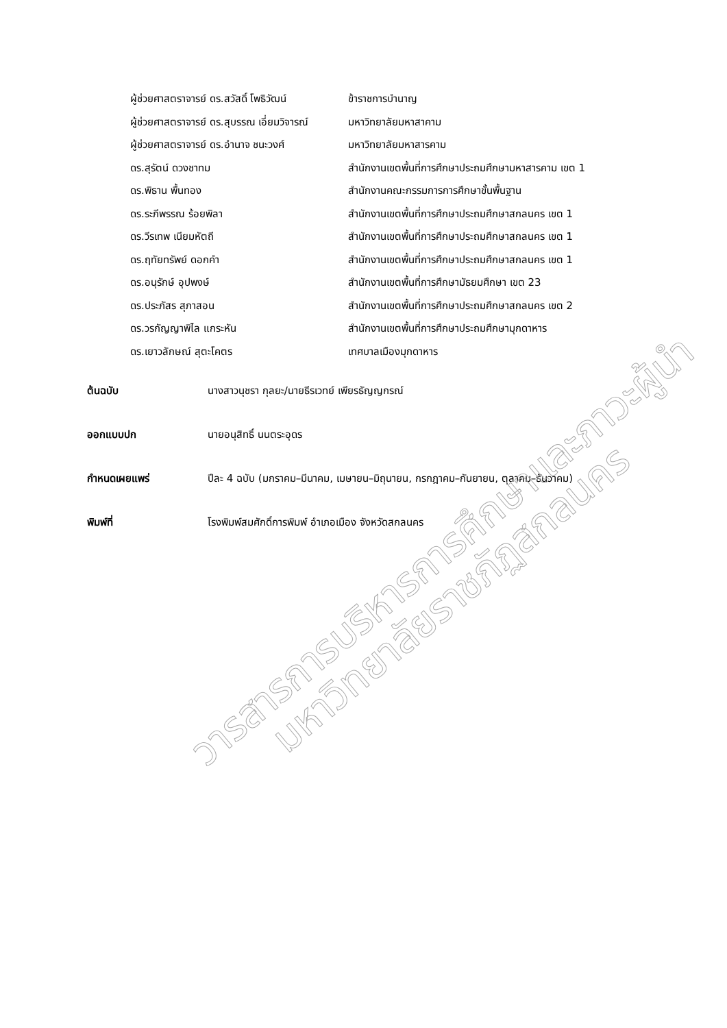ผู้ช่วยศาสตราจารย์ ดร.สวัสดิ์ โพธิวัฒน์ ข้าราชการบำนาญ
ผู้ช่วยศาสตราจารย์ ดร.สุบรรณ เอี่ยมวิจารณ์ มหาวิทยาลัยมหาสาคาม
ผู้ช่วยศาสตราจารย์ ดร.อำนาจ ชนะวงศ์ มหาวิทยาลัยมหาสารคาม
ดร.สุรัตน์ ดวงชาทม สำนักงานเขตพื้นที่การศึกษาประถมศึกษามหาสารคาม เขต 1
ดร.พิธาน พื้นทอง สำนักงานคณะกรรมการการศึกษาขั้นพื้นฐาน
ดร.ระภีพรรณ ร้อยพิลา สำนักงานเขตพื้นที่การศึกษาประถมศึกษาสกลนคร เขต 1
ดร.วีรเทพ เนียมหัตถี สำนักงานเขตพื้นที่การศึกษาประถมศึกษาสกลนคร เขต 1
ดร.ฤทัยทรัพย์ ดอกคำ สำนักงานเขตพื้นที่การศึกษาประถมศึกษาสกลนคร เขต 1
ดร.อนุรักษ์ อุปพงษ์ สำนักงานเขตพื้นที่การศึกษามัธยมศึกษา เขต 23
ดร.ประภัสร สุภาสอน สำนักงานเขตพื้นที่การศึกษาประถมศึกษาสกลนคร เขต 2
ดร.วรกัญญาพิไล แกระหัน สำนักงานเขตพื้นที่การศึกษาประถมศึกษามุกดาหาร
ดร.เยาวลักษณ์ สุตะโคตร เทศบาลเมืองมุกดาหาร
ต้นฉบับ นางสาวนุชรา กุลยะ/นายธีรเวทย์ เพียรธัญญกรณ์
ออกแบบปก นายอนุสิทธิ์ นนตระอุดร
กำหนดเผยแพร่ ปีละ 4 ฉบับ (มกราคม–มีนาคม, เมษายน–มิถุนายน, กรกฎาคม–กันยายน, ตุลาคม–ธันวาคม)
พิมพ์ที่ โรงพิมพ์สมศักดิ์การพิมพ์ อำเภอเมือง จังหวัดสกลนคร
วารสารการบริหารการศึกษาและภาวะผู้นำ
มหาวิทยาลัยราชภัฏสกลนคร